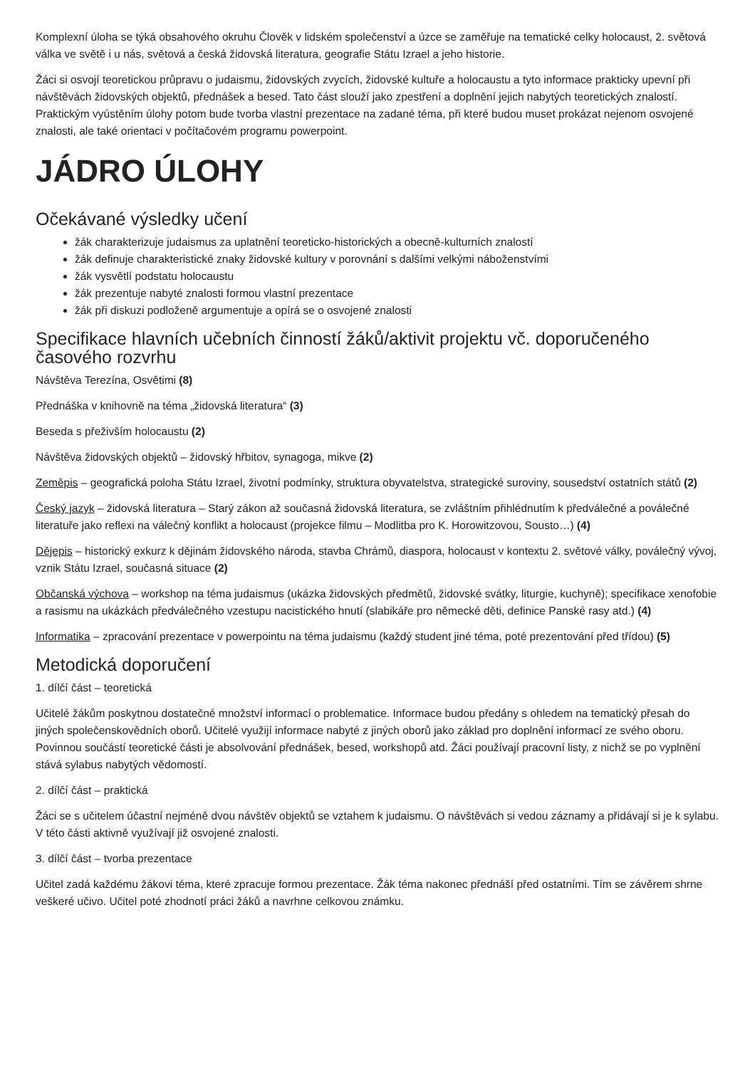Komplexní úloha se týká obsahového okruhu Člověk v lidském společenství a úzce se zaměřuje na tematické celky holocaust, 2. světová válka ve světě i u nás, světová a česká židovská literatura, geografie Státu Izrael a jeho historie.
Žáci si osvojí teoretickou průpravu o judaismu, židovských zvycích, židovské kultuře a holocaustu a tyto informace prakticky upevní při návštěvách židovských objektů, přednášek a besed. Tato část slouží jako zpestření a doplnění jejich nabytých teoretických znalostí. Praktickým vyústěním úlohy potom bude tvorba vlastní prezentace na zadané téma, při které budou muset prokázat nejenom osvojené znalosti, ale také orientaci v počítačovém programu powerpoint.
JÁDRO ÚLOHY
Očekávané výsledky učení
žák charakterizuje judaismus za uplatnění teoreticko-historických a obecně-kulturních znalostí
žák definuje charakteristické znaky židovské kultury v porovnání s dalšími velkými náboženstvími
žák vysvětlí podstatu holocaustu
žák prezentuje nabyté znalosti formou vlastní prezentace
žák při diskuzi podloženě argumentuje a opírá se o osvojené znalosti
Specifikace hlavních učebních činností žáků/aktivit projektu vč. doporučeného časového rozvrhu
Návštěva Terezína, Osvětimi (8)
Přednáška v knihovně na téma „židovská literatura“ (3)
Beseda s přeživším holocaustu (2)
Návštěva židovských objektů – židovský hřbitov, synagoga, mikve (2)
Zeměpis – geografická poloha Státu Izrael, životní podmínky, struktura obyvatelstva, strategické suroviny, sousedství ostatních států (2)
Český jazyk – židovská literatura – Starý zákon až současná židovská literatura, se zvláštním přihlédnutím k předválečné a poválečné literatuře jako reflexi na válečný konflikt a holocaust (projekce filmu – Modlitba pro K. Horowitzovou, Sousto…) (4)
Dějepis – historický exkurz k dějinám židovského národa, stavba Chrámů, diaspora, holocaust v kontextu 2. světové války, poválečný vývoj, vznik Státu Izrael, současná situace (2)
Občanská výchova – workshop na téma judaismus (ukázka židovských předmětů, židovské svátky, liturgie, kuchyně); specifikace xenofobie a rasismu na ukázkách předválečného vzestupu nacistického hnutí (slabikáře pro německé děti, definice Panské rasy atd.) (4)
Informatika – zpracování prezentace v powerpointu na téma judaismu (každý student jiné téma, poté prezentování před třídou) (5)
Metodická doporučení
1. dílčí část – teoretická
Učitelé žákům poskytnou dostatečné množství informací o problematice. Informace budou předány s ohledem na tematický přesah do jiných společenskovědních oborů. Učitelé využijí informace nabyté z jiných oborů jako základ pro doplnění informací ze svého oboru. Povinnou součástí teoretické části je absolvování přednášek, besed, workshopů atd. Žáci používají pracovní listy, z nichž se po vyplnění stává sylabus nabytých vědomostí.
2. dílčí část – praktická
Žáci se s učitelem účastní nejméně dvou návštěv objektů se vztahem k judaismu. O návštěvách si vedou záznamy a přidávají si je k sylabu. V této části aktivně využívají již osvojené znalosti.
3. dílčí část – tvorba prezentace
Učitel zadá každému žákovi téma, které zpracuje formou prezentace. Žák téma nakonec přednáší před ostatními. Tím se závěrem shrne veškeré učivo. Učitel poté zhodnotí práci žáků a navrhne celkovou známku.